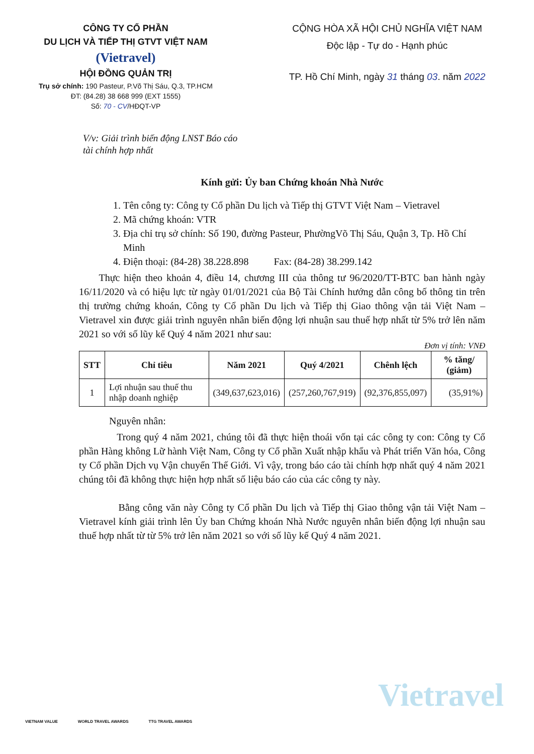CÔNG TY CỔ PHẦN
DU LỊCH VÀ TIẾP THỊ GTVT VIỆT NAM
(Vietravel)
HỘI ĐỒNG QUẢN TRỊ
Trụ sở chính: 190 Pasteur, P.Võ Thị Sáu, Q.3, TP.HCM
ĐT: (84.28) 38 668 999 (EXT 1555)
Số: 70 - CV/HĐQT-VP
CỘNG HÒA XÃ HỘI CHỦ NGHĨA VIỆT NAM
Độc lập - Tự do - Hạnh phúc
TP. Hồ Chí Minh, ngày 31 tháng 03. năm 2022
V/v: Giải trình biến động LNST Báo cáo
tài chính hợp nhất
Kính gửi: Ủy ban Chứng khoán Nhà Nước
1. Tên công ty: Công ty Cổ phần Du lịch và Tiếp thị GTVT Việt Nam – Vietravel
2. Mã chứng khoán: VTR
3. Địa chỉ trụ sở chính: Số 190, đường Pasteur, PhườngVõ Thị Sáu, Quận 3, Tp. Hồ Chí Minh
4. Điện thoại: (84-28) 38.228.898 Fax: (84-28) 38.299.142
Thực hiện theo khoản 4, điều 14, chương III của thông tư 96/2020/TT-BTC ban hành ngày 16/11/2020 và có hiệu lực từ ngày 01/01/2021 của Bộ Tài Chính hướng dẫn công bố thông tin trên thị trường chứng khoán, Công ty Cổ phần Du lịch và Tiếp thị Giao thông vận tải Việt Nam – Vietravel xin được giải trình nguyên nhân biến động lợi nhuận sau thuế hợp nhất từ 5% trở lên năm 2021 so với số lũy kế Quý 4 năm 2021 như sau:
Đơn vị tính: VNĐ
| STT | Chỉ tiêu | Năm 2021 | Quý 4/2021 | Chênh lệch | % tăng/ (giảm) |
| --- | --- | --- | --- | --- | --- |
| 1 | Lợi nhuận sau thuế thu nhập doanh nghiệp | (349,637,623,016) | (257,260,767,919) | (92,376,855,097) | (35,91%) |
Nguyên nhân:
Trong quý 4 năm 2021, chúng tôi đã thực hiện thoái vốn tại các công ty con: Công ty Cổ phần Hàng không Lữ hành Việt Nam, Công ty Cổ phần Xuất nhập khẩu và Phát triển Văn hóa, Công ty Cổ phần Dịch vụ Vận chuyển Thế Giới. Vì vậy, trong báo cáo tài chính hợp nhất quý 4 năm 2021 chúng tôi đã không thực hiện hợp nhất số liệu báo cáo của các công ty này.
Bằng công văn này Công ty Cổ phần Du lịch và Tiếp thị Giao thông vận tải Việt Nam – Vietravel kính giải trình lên Ủy ban Chứng khoán Nhà Nước nguyên nhân biến động lợi nhuận sau thuế hợp nhất từ từ 5% trở lên năm 2021 so với số lũy kế Quý 4 năm 2021.
VIETNAM VALUE WORLD TRAVEL AWARDS TTG TRAVEL AWARDS
Vietravel